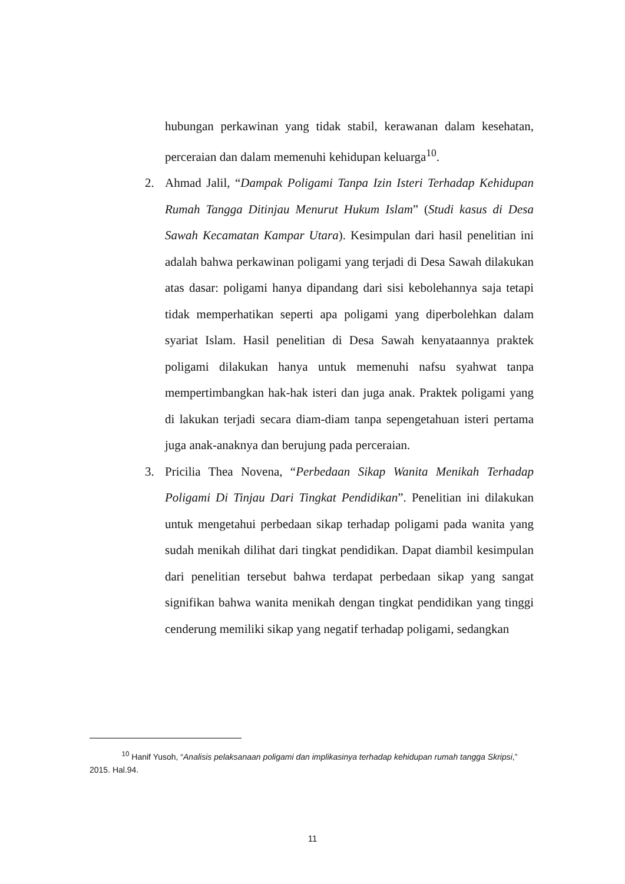hubungan perkawinan yang tidak stabil, kerawanan dalam kesehatan, perceraian dan dalam memenuhi kehidupan keluarga<sup>10</sup>.
2. Ahmad Jalil, “Dampak Poligami Tanpa Izin Isteri Terhadap Kehidupan Rumah Tangga Ditinjau Menurut Hukum Islam” (Studi kasus di Desa Sawah Kecamatan Kampar Utara). Kesimpulan dari hasil penelitian ini adalah bahwa perkawinan poligami yang terjadi di Desa Sawah dilakukan atas dasar: poligami hanya dipandang dari sisi kebolehannya saja tetapi tidak memperhatikan seperti apa poligami yang diperbolehkan dalam syariat Islam. Hasil penelitian di Desa Sawah kenyataannya praktek poligami dilakukan hanya untuk memenuhi nafsu syahwat tanpa mempertimbangkan hak-hak isteri dan juga anak. Praktek poligami yang di lakukan terjadi secara diam-diam tanpa sepengetahuan isteri pertama juga anak-anaknya dan berujung pada perceraian.
3. Pricilia Thea Novena, “Perbedaan Sikap Wanita Menikah Terhadap Poligami Di Tinjau Dari Tingkat Pendidikan”. Penelitian ini dilakukan untuk mengetahui perbedaan sikap terhadap poligami pada wanita yang sudah menikah dilihat dari tingkat pendidikan. Dapat diambil kesimpulan dari penelitian tersebut bahwa terdapat perbedaan sikap yang sangat signifikan bahwa wanita menikah dengan tingkat pendidikan yang tinggi cenderung memiliki sikap yang negatif terhadap poligami, sedangkan
<sup>10</sup> Hanif Yusoh, “Analisis pelaksanaan poligami dan implikasinya terhadap kehidupan rumah tangga Skripsi,” 2015. Hal.94.
11